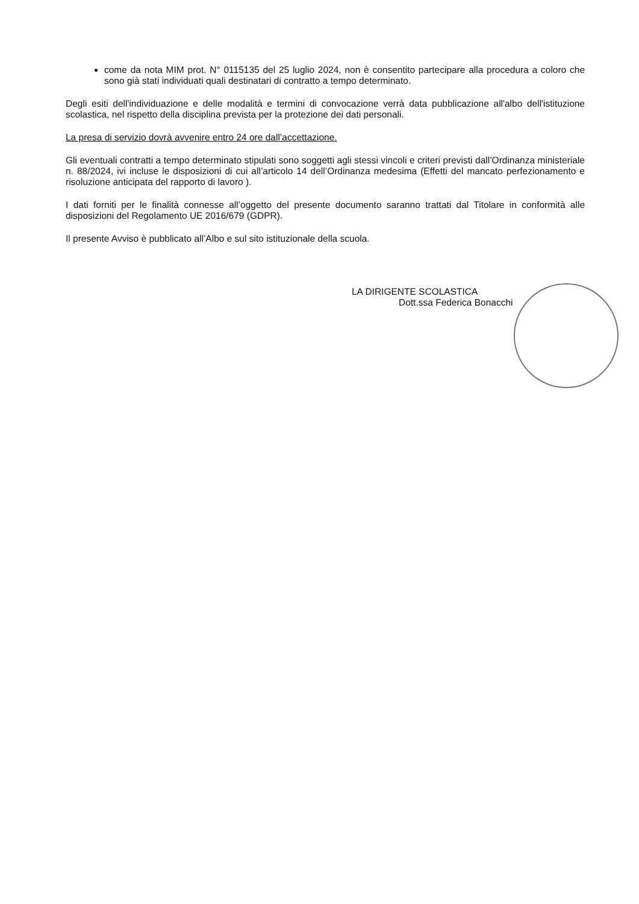come da nota MIM prot. N° 0115135 del 25 luglio 2024, non è consentito partecipare alla procedura a coloro che sono già stati individuati quali destinatari di contratto a tempo determinato.
Degli esiti dell'individuazione e delle modalità e termini di convocazione verrà data pubblicazione all'albo dell'istituzione scolastica, nel rispetto della disciplina prevista per la protezione dei dati personali.
La presa di servizio dovrà avvenire entro 24 ore dall’accettazione.
Gli eventuali contratti a tempo determinato stipulati sono soggetti agli stessi vincoli e criteri previsti dall’Ordinanza ministeriale n. 88/2024, ivi incluse le disposizioni di cui all’articolo 14 dell’Ordinanza medesima (Effetti del mancato perfezionamento e risoluzione anticipata del rapporto di lavoro ).
I dati forniti per le finalità connesse all’oggetto del presente documento saranno trattati dal Titolare in conformità alle disposizioni del Regolamento UE 2016/679 (GDPR).
Il presente Avviso è pubblicato all’Albo e sul sito istituzionale della scuola.
LA DIRIGENTE SCOLASTICA
Dott.ssa Federica Bonacchi